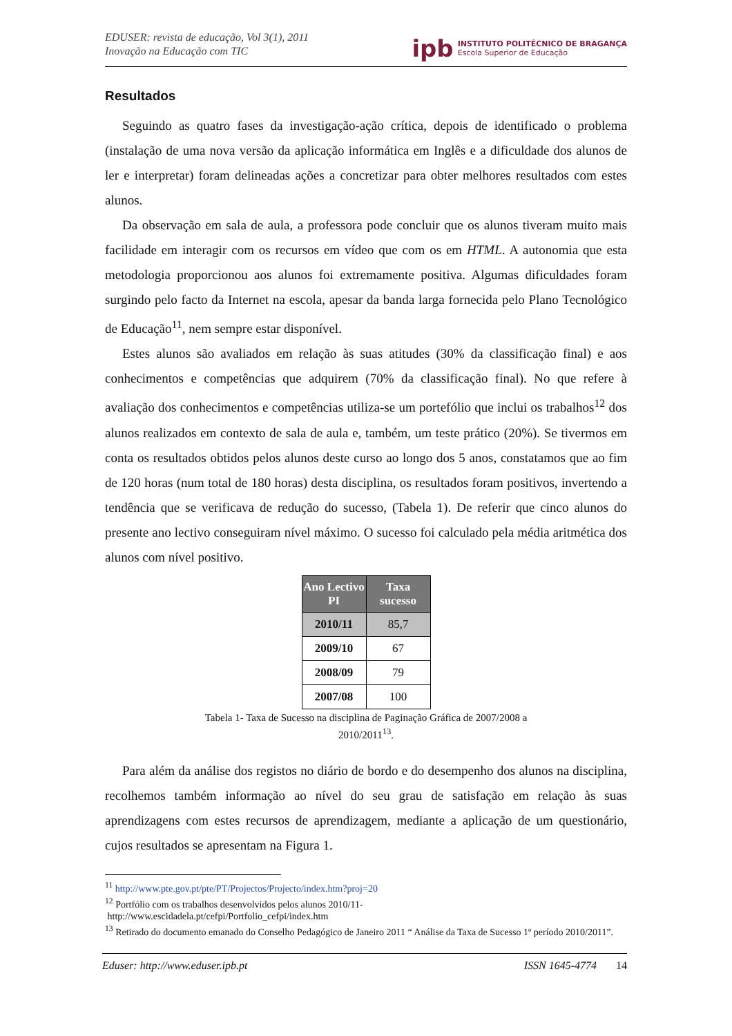EDUSER: revista de educação, Vol 3(1), 2011
Inovação na Educação com TIC
ipb INSTITUTO POLITÉCNICO DE BRAGANÇA
Escola Superior de Educação
Resultados
Seguindo as quatro fases da investigação-ação crítica, depois de identificado o problema (instalação de uma nova versão da aplicação informática em Inglês e a dificuldade dos alunos de ler e interpretar) foram delineadas ações a concretizar para obter melhores resultados com estes alunos.
Da observação em sala de aula, a professora pode concluir que os alunos tiveram muito mais facilidade em interagir com os recursos em vídeo que com os em HTML. A autonomia que esta metodologia proporcionou aos alunos foi extremamente positiva. Algumas dificuldades foram surgindo pelo facto da Internet na escola, apesar da banda larga fornecida pelo Plano Tecnológico de Educação<sup>11</sup>, nem sempre estar disponível.
Estes alunos são avaliados em relação às suas atitudes (30% da classificação final) e aos conhecimentos e competências que adquirem (70% da classificação final). No que refere à avaliação dos conhecimentos e competências utiliza-se um portefólio que inclui os trabalhos<sup>12</sup> dos alunos realizados em contexto de sala de aula e, também, um teste prático (20%). Se tivermos em conta os resultados obtidos pelos alunos deste curso ao longo dos 5 anos, constatamos que ao fim de 120 horas (num total de 180 horas) desta disciplina, os resultados foram positivos, invertendo a tendência que se verificava de redução do sucesso, (Tabela 1). De referir que cinco alunos do presente ano lectivo conseguiram nível máximo. O sucesso foi calculado pela média aritmética dos alunos com nível positivo.
| Ano Lectivo PI | Taxa sucesso |
| --- | --- |
| 2010/11 | 85,7 |
| 2009/10 | 67 |
| 2008/09 | 79 |
| 2007/08 | 100 |
Tabela 1- Taxa de Sucesso na disciplina de Paginação Gráfica de 2007/2008 a
2010/2011<sup>13</sup>.
Para além da análise dos registos no diário de bordo e do desempenho dos alunos na disciplina, recolhemos também informação ao nível do seu grau de satisfação em relação às suas aprendizagens com estes recursos de aprendizagem, mediante a aplicação de um questionário, cujos resultados se apresentam na Figura 1.
<sup>11</sup> http://www.pte.gov.pt/pte/PT/Projectos/Projecto/index.htm?proj=20
<sup>12</sup> Portfólio com os trabalhos desenvolvidos pelos alunos 2010/11-
http://www.escidadela.pt/cefpi/Portfolio_cefpi/index.htm
<sup>13</sup> Retirado do documento emanado do Conselho Pedagógico de Janeiro 2011 “ Análise da Taxa de Sucesso 1º período 2010/2011”.
Eduser: http://www.eduser.ipb.pt ISSN 1645-4774 14